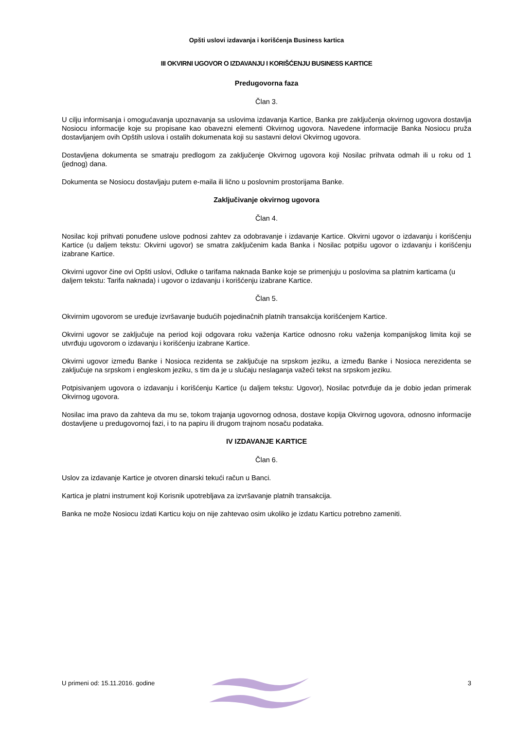Opšti uslovi izdavanja i korišćenja Business kartica
III OKVIRNI UGOVOR O IZDAVANJU I KORIŠĆENJU BUSINESS KARTICE
Predugovorna faza
Član 3.
U cilju informisanja i omogućavanja upoznavanja sa uslovima izdavanja Kartice, Banka pre zaključenja okvirnog ugovora dostavlja Nosiocu informacije koje su propisane kao obavezni elementi Okvirnog ugovora. Navedene informacije Banka Nosiocu pruža dostavljanjem ovih Opštih uslova i ostalih dokumenata koji su sastavni delovi Okvirnog ugovora.
Dostavljena dokumenta se smatraju predlogom za zaključenje Okvirnog ugovora koji Nosilac prihvata odmah ili u roku od 1 (jednog) dana.
Dokumenta se Nosiocu dostavljaju putem e-maila ili lično u poslovnim prostorijama Banke.
Zaključivanje okvirnog ugovora
Član 4.
Nosilac koji prihvati ponuđene uslove podnosi zahtev za odobravanje i izdavanje Kartice. Okvirni ugovor o izdavanju i korišćenju Kartice (u daljem tekstu: Okvirni ugovor) se smatra zaključenim kada Banka i Nosilac potpišu ugovor o izdavanju i korišćenju izabrane Kartice.
Okvirni ugovor čine ovi Opšti uslovi, Odluke o tarifama naknada Banke koje se primenjuju u poslovima sa platnim karticama (u daljem tekstu: Tarifa naknada) i ugovor o izdavanju i korišćenju izabrane Kartice.
Član 5.
Okvirnim ugovorom se uređuje izvršavanje budućih pojedinačnih platnih transakcija korišćenjem Kartice.
Okvirni ugovor se zaključuje na period koji odgovara roku važenja Kartice odnosno roku važenja kompanijskog limita koji se utvrđuju ugovorom o izdavanju i korišćenju izabrane Kartice.
Okvirni ugovor između Banke i Nosioca rezidenta se zaključuje na srpskom jeziku, a između Banke i Nosioca nerezidenta se zaključuje na srpskom i engleskom jeziku, s tim da je u slučaju neslaganja važeći tekst na srpskom jeziku.
Potpisivanjem ugovora o izdavanju i korišćenju Kartice (u daljem tekstu: Ugovor), Nosilac potvrđuje da je dobio jedan primerak Okvirnog ugovora.
Nosilac ima pravo da zahteva da mu se, tokom trajanja ugovornog odnosa, dostave kopija Okvirnog ugovora, odnosno informacije dostavljene u predugovornoj fazi, i to na papiru ili drugom trajnom nosaču podataka.
IV IZDAVANJE KARTICE
Član 6.
Uslov za izdavanje Kartice je otvoren dinarski tekući račun u Banci.
Kartica je platni instrument koji Korisnik upotrebljava za izvršavanje platnih transakcija.
Banka ne može Nosiocu izdati Karticu koju on nije zahtevao osim ukoliko je izdatu Karticu potrebno zameniti.
U primeni od: 15.11.2016. godine 3